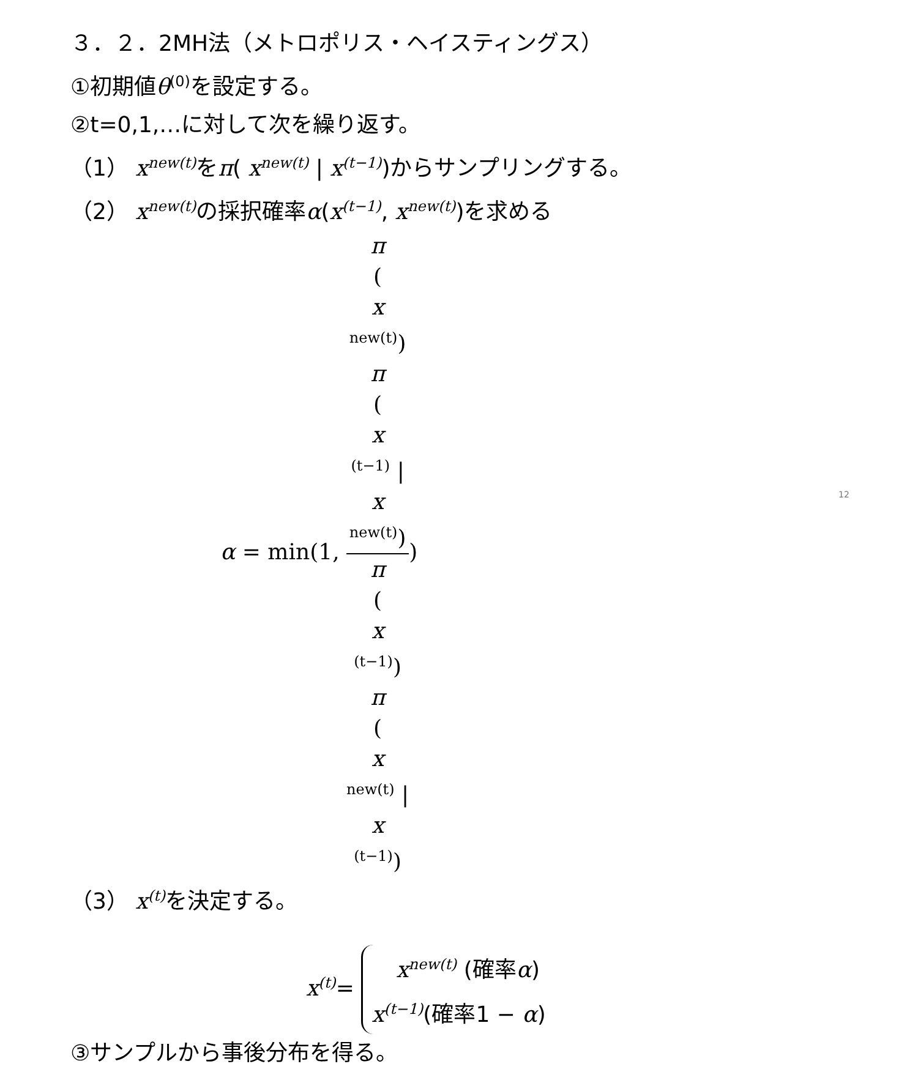３．２．2MH法（メトロポリス・ヘイスティングス）
①初期値θ<sup>(0)</sup>を設定する。
②t=0,1,…に対して次を繰り返す。
（1） x<sup>new(t)</sup>をπ( x<sup>new(t)</sup> | x<sup>(t−1)</sup>)からサンプリングする。
（2） x<sup>new(t)</sup>の採択確率α(x<sup>(t−1)</sup>, x<sup>new(t)</sup>)を求める
α = min(1, π
(
x
<sup>new(t)</sup>)
π
(
x
<sup>(t−1)</sup> |
x
<sup>new(t)</sup>) π
(
x
<sup>(t−1)</sup>)
π
(
x
<sup>new(t)</sup> |
x
<sup>(t−1)</sup>))
（3） x<sup>(t)</sup>を決定する。
x<sup>(t)</sup>= x<sup>new(t)</sup> (確率α)
x<sup>(t−1)</sup>(確率1 − α)
③サンプルから事後分布を得る。
12